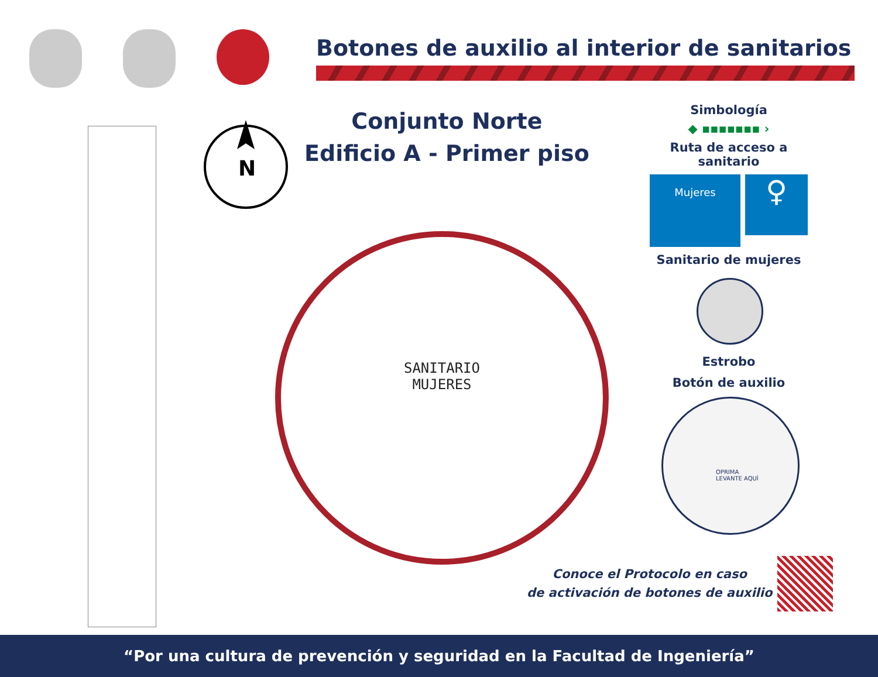Botones de auxilio al interior de sanitarios
N
Conjunto Norte
Edificio A - Primer piso
Simbología
◆ ▪▪▪▪▪▪▪ ›
Ruta de acceso a sanitario
Mujeres
♀
Sanitario de mujeres
SANITARIO
MUJERES
Estrobo
Botón de auxilio
OPRIMA
LEVANTE AQUÍ
Conoce el Protocolo en caso
de activación de botones de auxilio
“Por una cultura de prevención y seguridad en la Facultad de Ingeniería”